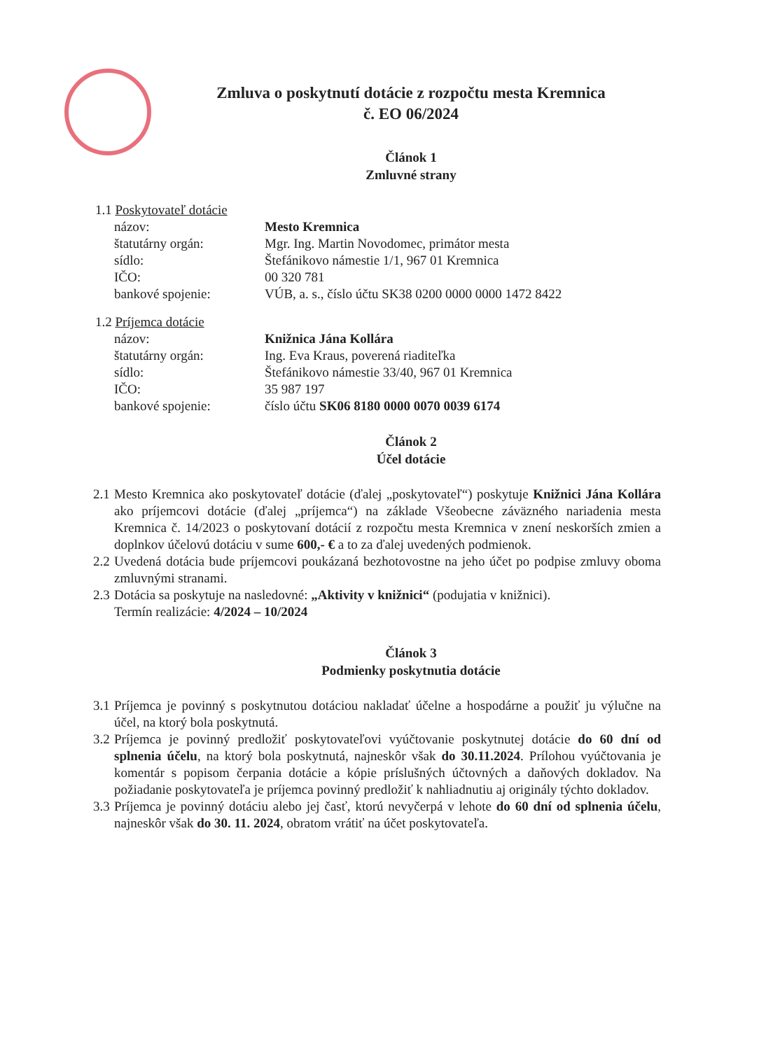Zmluva o poskytnutí dotácie z rozpočtu mesta Kremnica
č. EO 06/2024
Článok 1
Zmluvné strany
1.1 Poskytovateľ dotácie
názov: Mesto Kremnica
štatutárny orgán: Mgr. Ing. Martin Novodomec, primátor mesta
sídlo: Štefánikovo námestie 1/1, 967 01 Kremnica
IČO: 00 320 781
bankové spojenie: VÚB, a. s., číslo účtu SK38 0200 0000 0000 1472 8422
1.2 Príjemca dotácie
názov: Knižnica Jána Kollára
štatutárny orgán: Ing. Eva Kraus, poverená riaditeľka
sídlo: Štefánikovo námestie 33/40, 967 01 Kremnica
IČO: 35 987 197
bankové spojenie: číslo účtu SK06 8180 0000 0070 0039 6174
Článok 2
Účel dotácie
2.1
Mesto Kremnica ako poskytovateľ dotácie (ďalej „poskytovateľ“) poskytuje Knižnici Jána Kollára ako príjemcovi dotácie (ďalej „príjemca“) na základe Všeobecne záväzného nariadenia mesta Kremnica č. 14/2023 o poskytovaní dotácií z rozpočtu mesta Kremnica v znení neskorších zmien a doplnkov účelovú dotáciu v sume 600,- € a to za ďalej uvedených podmienok.
2.2
Uvedená dotácia bude príjemcovi poukázaná bezhotovostne na jeho účet po podpise zmluvy oboma zmluvnými stranami.
2.3
Dotácia sa poskytuje na nasledovné: „Aktivity v knižnici“ (podujatia v knižnici).
Termín realizácie: 4/2024 – 10/2024
Článok 3
Podmienky poskytnutia dotácie
3.1
Príjemca je povinný s poskytnutou dotáciou nakladať účelne a hospodárne a použiť ju výlučne na účel, na ktorý bola poskytnutá.
3.2
Príjemca je povinný predložiť poskytovateľovi vyúčtovanie poskytnutej dotácie do 60 dní od splnenia účelu, na ktorý bola poskytnutá, najneskôr však do 30.11.2024. Prílohou vyúčtovania je komentár s popisom čerpania dotácie a kópie príslušných účtovných a daňových dokladov. Na požiadanie poskytovateľa je príjemca povinný predložiť k nahliadnutiu aj originály týchto dokladov.
3.3
Príjemca je povinný dotáciu alebo jej časť, ktorú nevyčerpá v lehote do 60 dní od splnenia účelu, najneskôr však do 30. 11. 2024, obratom vrátiť na účet poskytovateľa.